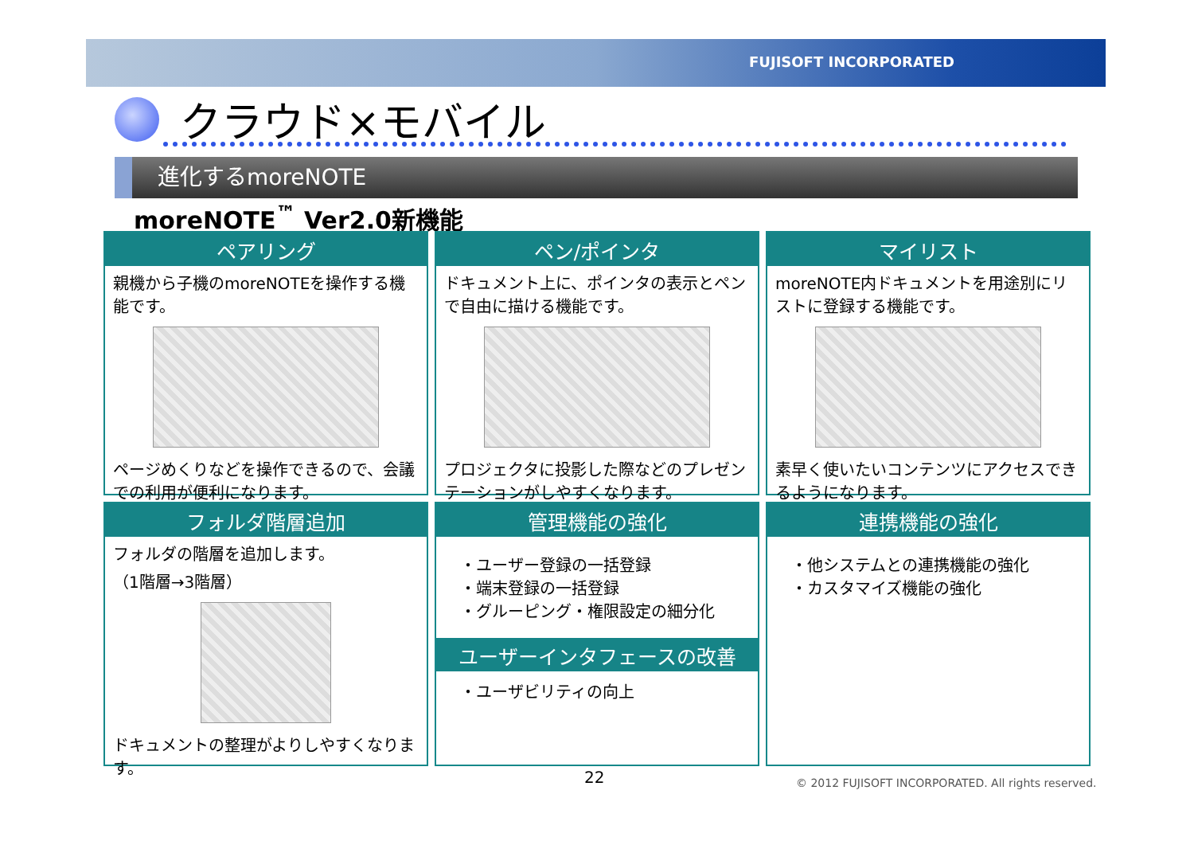FUJISOFT INCORPORATED
クラウド×モバイル
進化するmoreNOTE
moreNOTE<sup>™</sup> Ver2.0新機能
ペアリング
親機から子機のmoreNOTEを操作する機能です。
ページめくりなどを操作できるので、会議での利用が便利になります。
ペン/ポインタ
ドキュメント上に、ポインタの表示とペンで自由に描ける機能です。
プロジェクタに投影した際などのプレゼンテーションがしやすくなります。
マイリスト
moreNOTE内ドキュメントを用途別にリストに登録する機能です。
素早く使いたいコンテンツにアクセスできるようになります。
フォルダ階層追加
フォルダの階層を追加します。
（1階層→3階層）
ドキュメントの整理がよりしやすくなります。
管理機能の強化
・ユーザー登録の一括登録
・端末登録の一括登録
・グルーピング・権限設定の細分化
ユーザーインタフェースの改善
・ユーザビリティの向上
連携機能の強化
・他システムとの連携機能の強化
・カスタマイズ機能の強化
22
© 2012 FUJISOFT INCORPORATED. All rights reserved.